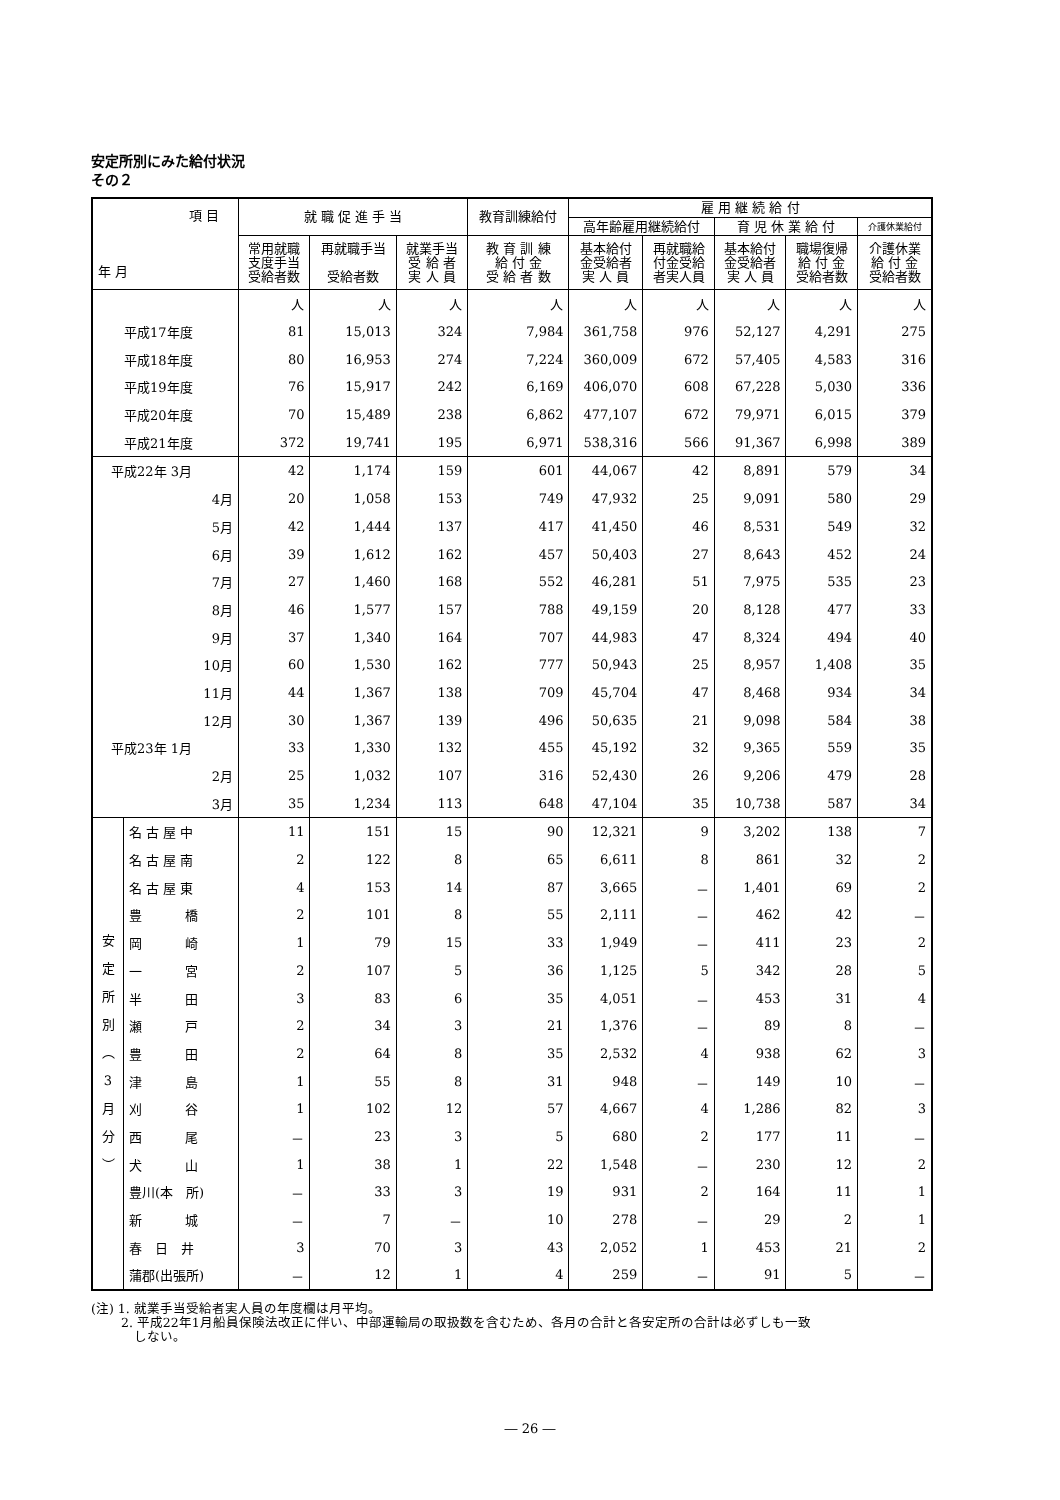安定所別にみた給付状況
その２
| 項 目 年 月 | | 就 職 促 進 手 当 | | | 教育訓練給付 | 雇 用 継 続 給 付 | | | | |
| --- | --- | --- | --- | --- | --- | --- | --- | --- | --- | --- |
| | | | | | | 高年齢雇用継続給付 | | 育 児 休 業 給 付 | | 介護休業給付 |
| | | 常用就職 支度手当 受給者数 | 再就職手当 受給者数 | 就業手当 受 給 者 実 人 員 | 教 育 訓 練 給 付 金 受 給 者 数 | 基本給付 金受給者 実 人 員 | 再就職給 付金受給 者実人員 | 基本給付 金受給者 実 人 員 | 職場復帰 給 付 金 受給者数 | 介護休業 給 付 金 受給者数 |
| | | 人 | 人 | 人 | 人 | 人 | 人 | 人 | 人 | 人 |
| 平成17年度 | | 81 | 15,013 | 324 | 7,984 | 361,758 | 976 | 52,127 | 4,291 | 275 |
| 平成18年度 | | 80 | 16,953 | 274 | 7,224 | 360,009 | 672 | 57,405 | 4,583 | 316 |
| 平成19年度 | | 76 | 15,917 | 242 | 6,169 | 406,070 | 608 | 67,228 | 5,030 | 336 |
| 平成20年度 | | 70 | 15,489 | 238 | 6,862 | 477,107 | 672 | 79,971 | 6,015 | 379 |
| 平成21年度 | | 372 | 19,741 | 195 | 6,971 | 538,316 | 566 | 91,367 | 6,998 | 389 |
| 平成22年 3月 | | 42 | 1,174 | 159 | 601 | 44,067 | 42 | 8,891 | 579 | 34 |
| 4月 | | 20 | 1,058 | 153 | 749 | 47,932 | 25 | 9,091 | 580 | 29 |
| 5月 | | 42 | 1,444 | 137 | 417 | 41,450 | 46 | 8,531 | 549 | 32 |
| 6月 | | 39 | 1,612 | 162 | 457 | 50,403 | 27 | 8,643 | 452 | 24 |
| 7月 | | 27 | 1,460 | 168 | 552 | 46,281 | 51 | 7,975 | 535 | 23 |
| 8月 | | 46 | 1,577 | 157 | 788 | 49,159 | 20 | 8,128 | 477 | 33 |
| 9月 | | 37 | 1,340 | 164 | 707 | 44,983 | 47 | 8,324 | 494 | 40 |
| 10月 | | 60 | 1,530 | 162 | 777 | 50,943 | 25 | 8,957 | 1,408 | 35 |
| 11月 | | 44 | 1,367 | 138 | 709 | 45,704 | 47 | 8,468 | 934 | 34 |
| 12月 | | 30 | 1,367 | 139 | 496 | 50,635 | 21 | 9,098 | 584 | 38 |
| 平成23年 1月 | | 33 | 1,330 | 132 | 455 | 45,192 | 32 | 9,365 | 559 | 35 |
| 2月 | | 25 | 1,032 | 107 | 316 | 52,430 | 26 | 9,206 | 479 | 28 |
| 3月 | | 35 | 1,234 | 113 | 648 | 47,104 | 35 | 10,738 | 587 | 34 |
| 安 定 所 別 ︵ 3 月 分 ︶ | 名 古 屋 中 | 11 | 151 | 15 | 90 | 12,321 | 9 | 3,202 | 138 | 7 |
| | 名 古 屋 南 | 2 | 122 | 8 | 65 | 6,611 | 8 | 861 | 32 | 2 |
| | 名 古 屋 東 | 4 | 153 | 14 | 87 | 3,665 | － | 1,401 | 69 | 2 |
| | 豊 橋 | 2 | 101 | 8 | 55 | 2,111 | － | 462 | 42 | － |
| | 岡 崎 | 1 | 79 | 15 | 33 | 1,949 | － | 411 | 23 | 2 |
| | 一 宮 | 2 | 107 | 5 | 36 | 1,125 | 5 | 342 | 28 | 5 |
| | 半 田 | 3 | 83 | 6 | 35 | 4,051 | － | 453 | 31 | 4 |
| | 瀬 戸 | 2 | 34 | 3 | 21 | 1,376 | － | 89 | 8 | － |
| | 豊 田 | 2 | 64 | 8 | 35 | 2,532 | 4 | 938 | 62 | 3 |
| | 津 島 | 1 | 55 | 8 | 31 | 948 | － | 149 | 10 | － |
| | 刈 谷 | 1 | 102 | 12 | 57 | 4,667 | 4 | 1,286 | 82 | 3 |
| | 西 尾 | － | 23 | 3 | 5 | 680 | 2 | 177 | 11 | － |
| | 犬 山 | 1 | 38 | 1 | 22 | 1,548 | － | 230 | 12 | 2 |
| | 豊川(本 所) | － | 33 | 3 | 19 | 931 | 2 | 164 | 11 | 1 |
| | 新 城 | － | 7 | － | 10 | 278 | － | 29 | 2 | 1 |
| | 春 日 井 | 3 | 70 | 3 | 43 | 2,052 | 1 | 453 | 21 | 2 |
| | 蒲郡(出張所) | － | 12 | 1 | 4 | 259 | － | 91 | 5 | － |
(注) 1. 就業手当受給者実人員の年度欄は月平均。
　　 2. 平成22年1月船員保険法改正に伴い、中部運輸局の取扱数を含むため、各月の合計と各安定所の合計は必ずしも一致
　　　 しない。
― 26 ―